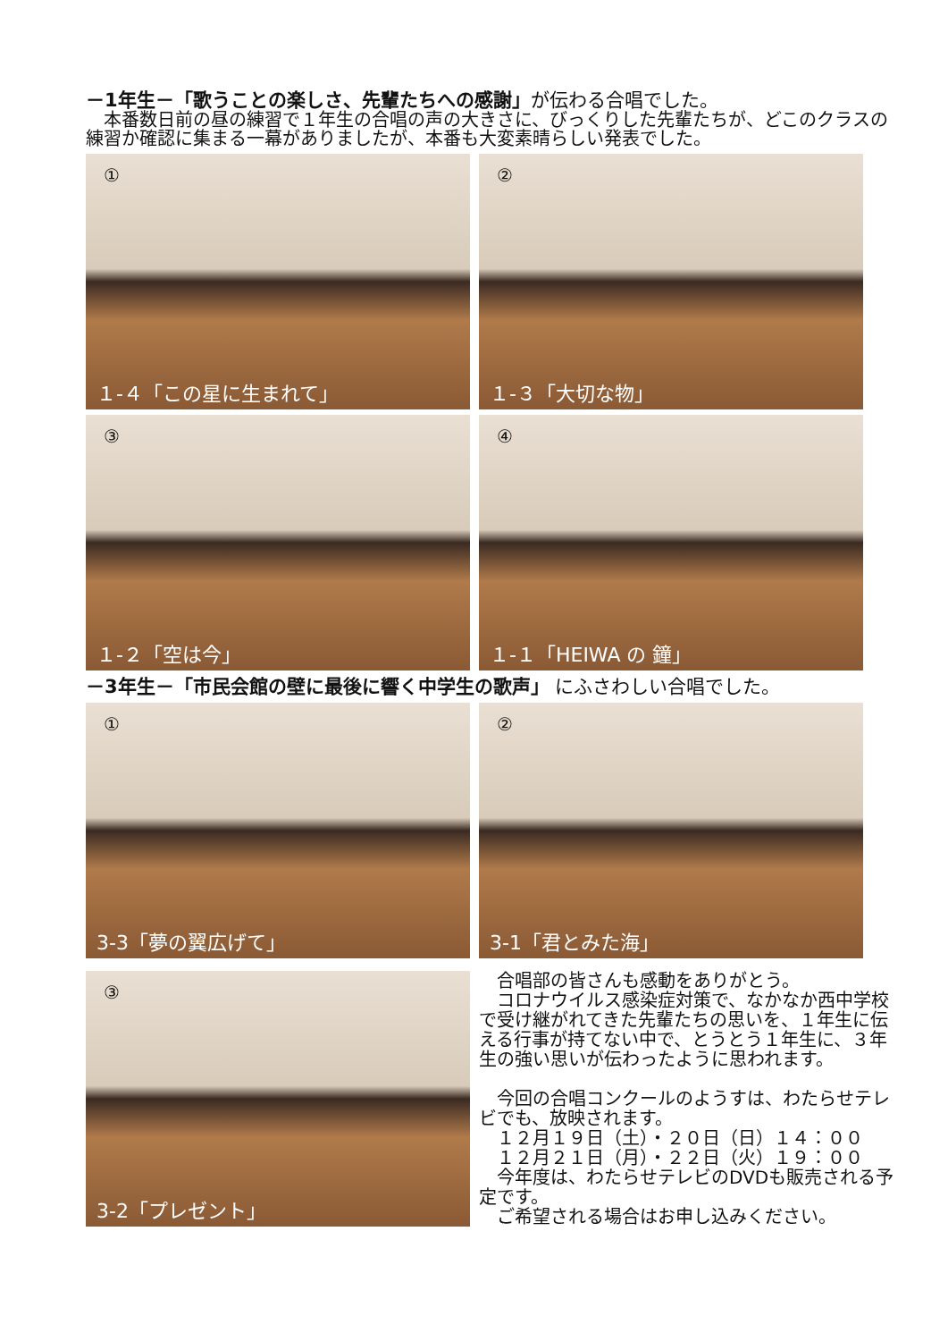－1年生－「歌うことの楽しさ、先輩たちへの感謝」が伝わる合唱でした。
　本番数日前の昼の練習で１年生の合唱の声の大きさに、びっくりした先輩たちが、どこのクラスの練習か確認に集まる一幕がありましたが、本番も大変素晴らしい発表でした。
①
１-４「この星に生まれて」
②
１-３「大切な物」
③
１-２「空は今」
④
１-１「HEIWA の 鐘」
－3年生－「市民会館の壁に最後に響く中学生の歌声」 にふさわしい合唱でした。
①
3-3「夢の翼広げて」
②
3-1「君とみた海」
③
3-2「プレゼント」
　合唱部の皆さんも感動をありがとう。
　コロナウイルス感染症対策で、なかなか西中学校で受け継がれてきた先輩たちの思いを、１年生に伝える行事が持てない中で、とうとう１年生に、３年生の強い思いが伝わったように思われます。
　今回の合唱コンクールのようすは、わたらせテレビでも、放映されます。
　１２月１９日（土）・２０日（日）１４：００
　１２月２１日（月）・２２日（火）１９：００
　今年度は、わたらせテレビのDVDも販売される予定です。
　ご希望される場合はお申し込みください。